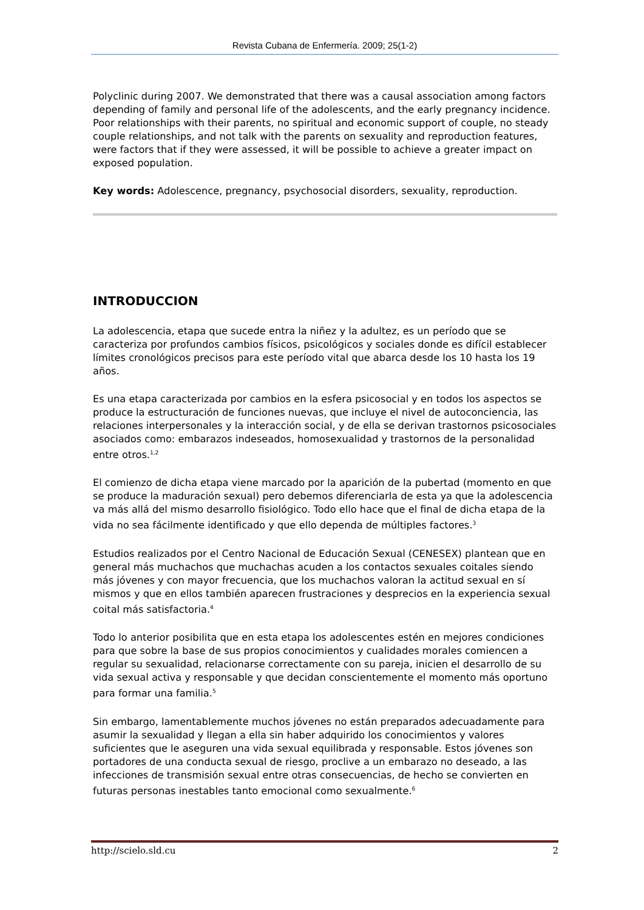Revista Cubana de Enfermería. 2009; 25(1-2)
Polyclinic during 2007. We demonstrated that there was a causal association among factors depending of family and personal life of the adolescents, and the early pregnancy incidence. Poor relationships with their parents, no spiritual and economic support of couple, no steady couple relationships, and not talk with the parents on sexuality and reproduction features, were factors that if they were assessed, it will be possible to achieve a greater impact on exposed population.
Key words: Adolescence, pregnancy, psychosocial disorders, sexuality, reproduction.
INTRODUCCION
La adolescencia, etapa que sucede entra la niñez y la adultez, es un período que se caracteriza por profundos cambios físicos, psicológicos y sociales donde es difícil establecer límites cronológicos precisos para este período vital que abarca desde los 10 hasta los 19 años.
Es una etapa caracterizada por cambios en la esfera psicosocial y en todos los aspectos se produce la estructuración de funciones nuevas, que incluye el nivel de autoconciencia, las relaciones interpersonales y la interacción social, y de ella se derivan trastornos psicosociales asociados como: embarazos indeseados, homosexualidad y trastornos de la personalidad entre otros.<sup>1,2</sup>
El comienzo de dicha etapa viene marcado por la aparición de la pubertad (momento en que se produce la maduración sexual) pero debemos diferenciarla de esta ya que la adolescencia va más allá del mismo desarrollo fisiológico. Todo ello hace que el final de dicha etapa de la vida no sea fácilmente identificado y que ello dependa de múltiples factores.<sup>3</sup>
Estudios realizados por el Centro Nacional de Educación Sexual (CENESEX) plantean que en general más muchachos que muchachas acuden a los contactos sexuales coitales siendo más jóvenes y con mayor frecuencia, que los muchachos valoran la actitud sexual en sí mismos y que en ellos también aparecen frustraciones y desprecios en la experiencia sexual coital más satisfactoria.<sup>4</sup>
Todo lo anterior posibilita que en esta etapa los adolescentes estén en mejores condiciones para que sobre la base de sus propios conocimientos y cualidades morales comiencen a regular su sexualidad, relacionarse correctamente con su pareja, inicien el desarrollo de su vida sexual activa y responsable y que decidan conscientemente el momento más oportuno para formar una familia.<sup>5</sup>
Sin embargo, lamentablemente muchos jóvenes no están preparados adecuadamente para asumir la sexualidad y llegan a ella sin haber adquirido los conocimientos y valores suficientes que le aseguren una vida sexual equilibrada y responsable. Estos jóvenes son portadores de una conducta sexual de riesgo, proclive a un embarazo no deseado, a las infecciones de transmisión sexual entre otras consecuencias, de hecho se convierten en futuras personas inestables tanto emocional como sexualmente.<sup>6</sup>
http://scielo.sld.cu 2